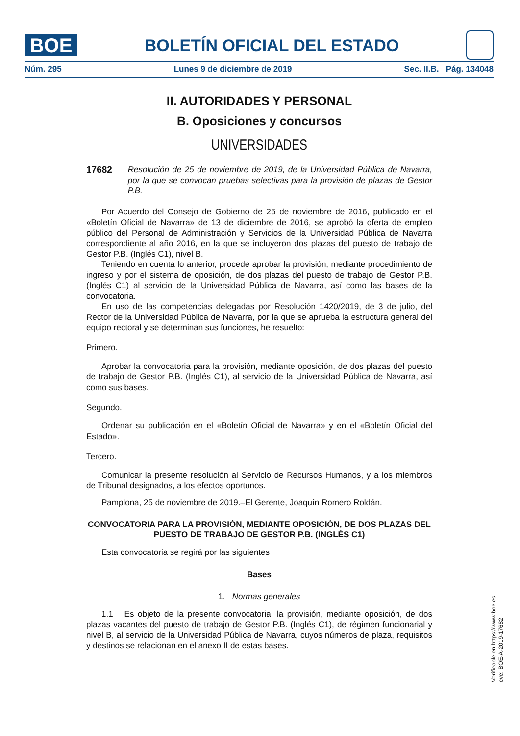BOE
BOLETÍN OFICIAL DEL ESTADO
Núm. 295 Lunes 9 de diciembre de 2019 Sec. II.B. Pág. 134048
II. AUTORIDADES Y PERSONAL
B. Oposiciones y concursos
UNIVERSIDADES
17682 Resolución de 25 de noviembre de 2019, de la Universidad Pública de Navarra, por la que se convocan pruebas selectivas para la provisión de plazas de Gestor P.B.
Por Acuerdo del Consejo de Gobierno de 25 de noviembre de 2016, publicado en el «Boletín Oficial de Navarra» de 13 de diciembre de 2016, se aprobó la oferta de empleo público del Personal de Administración y Servicios de la Universidad Pública de Navarra correspondiente al año 2016, en la que se incluyeron dos plazas del puesto de trabajo de Gestor P.B. (Inglés C1), nivel B.
Teniendo en cuenta lo anterior, procede aprobar la provisión, mediante procedimiento de ingreso y por el sistema de oposición, de dos plazas del puesto de trabajo de Gestor P.B. (Inglés C1) al servicio de la Universidad Pública de Navarra, así como las bases de la convocatoria.
En uso de las competencias delegadas por Resolución 1420/2019, de 3 de julio, del Rector de la Universidad Pública de Navarra, por la que se aprueba la estructura general del equipo rectoral y se determinan sus funciones, he resuelto:
Primero.
Aprobar la convocatoria para la provisión, mediante oposición, de dos plazas del puesto de trabajo de Gestor P.B. (Inglés C1), al servicio de la Universidad Pública de Navarra, así como sus bases.
Segundo.
Ordenar su publicación en el «Boletín Oficial de Navarra» y en el «Boletín Oficial del Estado».
Tercero.
Comunicar la presente resolución al Servicio de Recursos Humanos, y a los miembros de Tribunal designados, a los efectos oportunos.
Pamplona, 25 de noviembre de 2019.–El Gerente, Joaquín Romero Roldán.
CONVOCATORIA PARA LA PROVISIÓN, MEDIANTE OPOSICIÓN, DE DOS PLAZAS DEL PUESTO DE TRABAJO DE GESTOR P.B. (INGLÉS C1)
Esta convocatoria se regirá por las siguientes
Bases
1. Normas generales
1.1 Es objeto de la presente convocatoria, la provisión, mediante oposición, de dos plazas vacantes del puesto de trabajo de Gestor P.B. (Inglés C1), de régimen funcionarial y nivel B, al servicio de la Universidad Pública de Navarra, cuyos números de plaza, requisitos y destinos se relacionan en el anexo II de estas bases.
Verificable en https://www.boe.es
cve: BOE-A-2019-17682